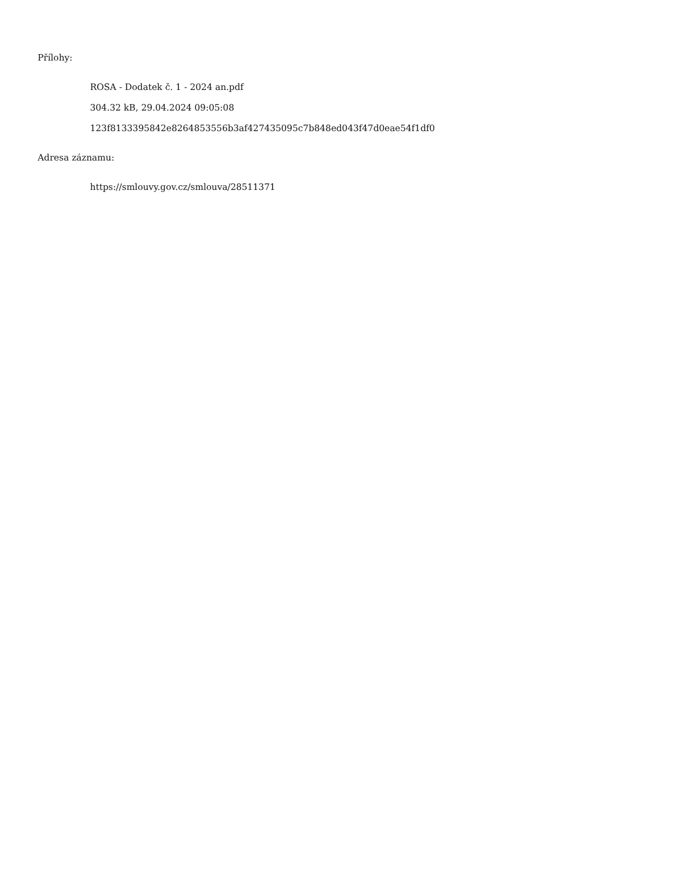Přílohy:
ROSA - Dodatek č. 1 - 2024 an.pdf
304.32 kB, 29.04.2024 09:05:08
123f8133395842e8264853556b3af427435095c7b848ed043f47d0eae54f1df0
Adresa záznamu:
https://smlouvy.gov.cz/smlouva/28511371